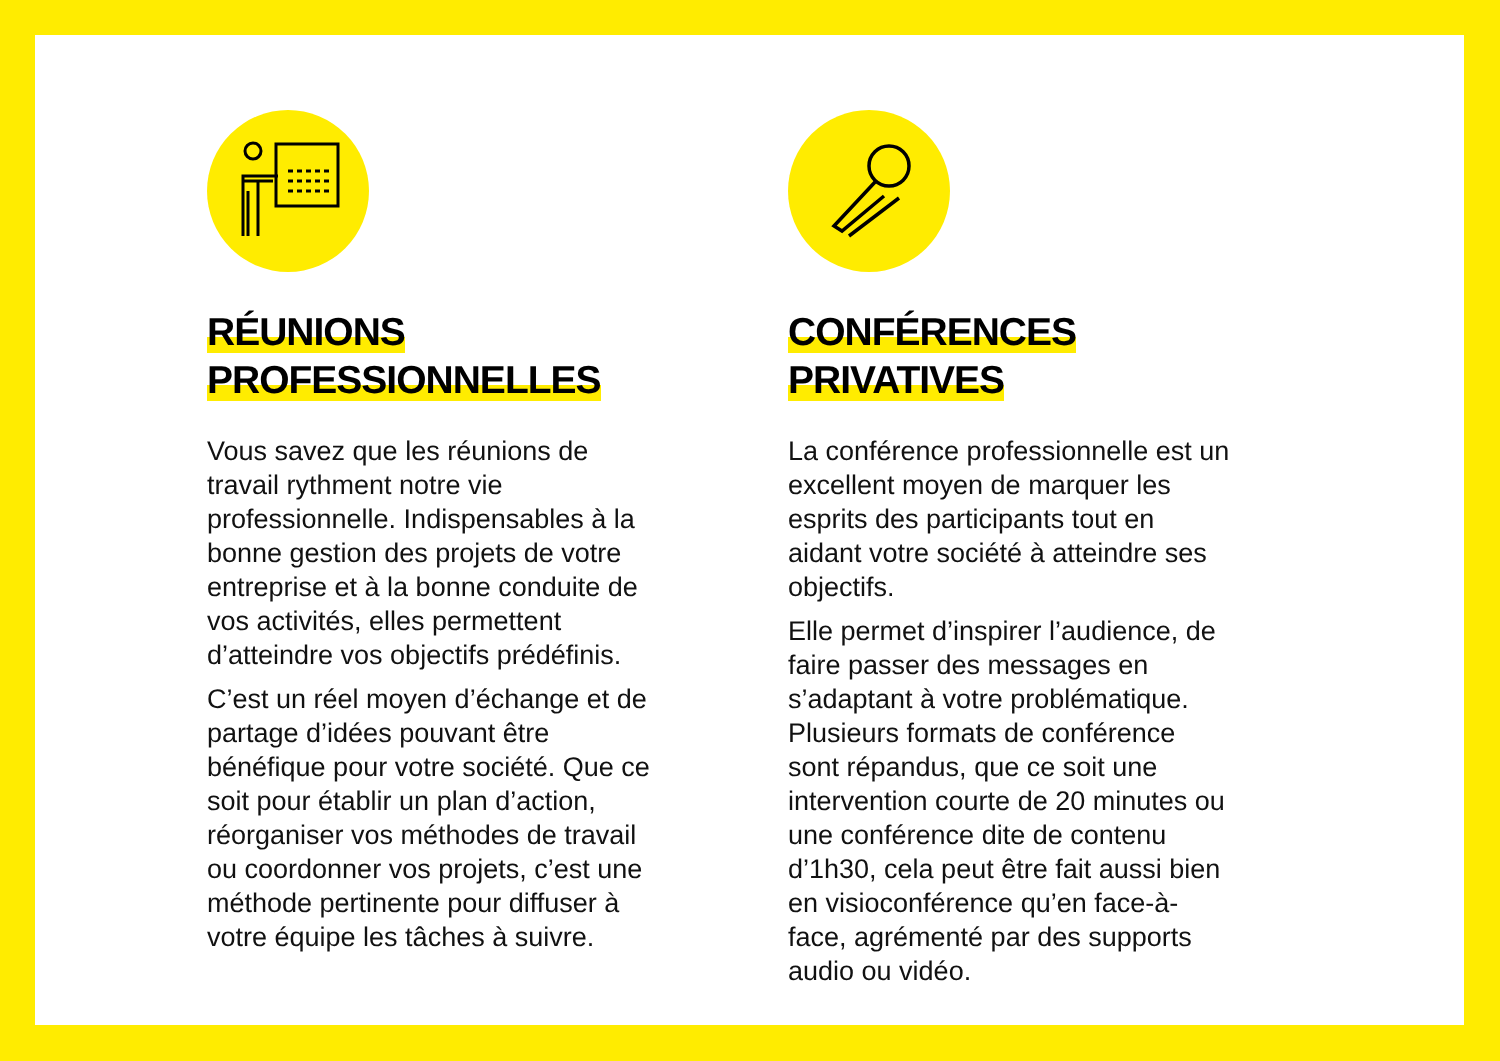RÉUNIONS
PROFESSIONNELLES
Vous savez que les réunions de travail rythment notre vie professionnelle. Indispensables à la bonne gestion des projets de votre entreprise et à la bonne conduite de vos activités, elles permettent d’atteindre vos objectifs prédéfinis.
C’est un réel moyen d’échange et de partage d’idées pouvant être bénéfique pour votre société. Que ce soit pour établir un plan d’action, réorganiser vos méthodes de travail ou coordonner vos projets, c’est une méthode pertinente pour diffuser à votre équipe les tâches à suivre.
CONFÉRENCES
PRIVATIVES
La conférence professionnelle est un excellent moyen de marquer les esprits des participants tout en aidant votre société à atteindre ses objectifs.
Elle permet d’inspirer l’audience, de faire passer des messages en s’adaptant à votre problématique. Plusieurs formats de conférence sont répandus, que ce soit une intervention courte de 20 minutes ou une conférence dite de contenu d’1h30, cela peut être fait aussi bien en visioconférence qu’en face-à-face, agrémenté par des supports audio ou vidéo.